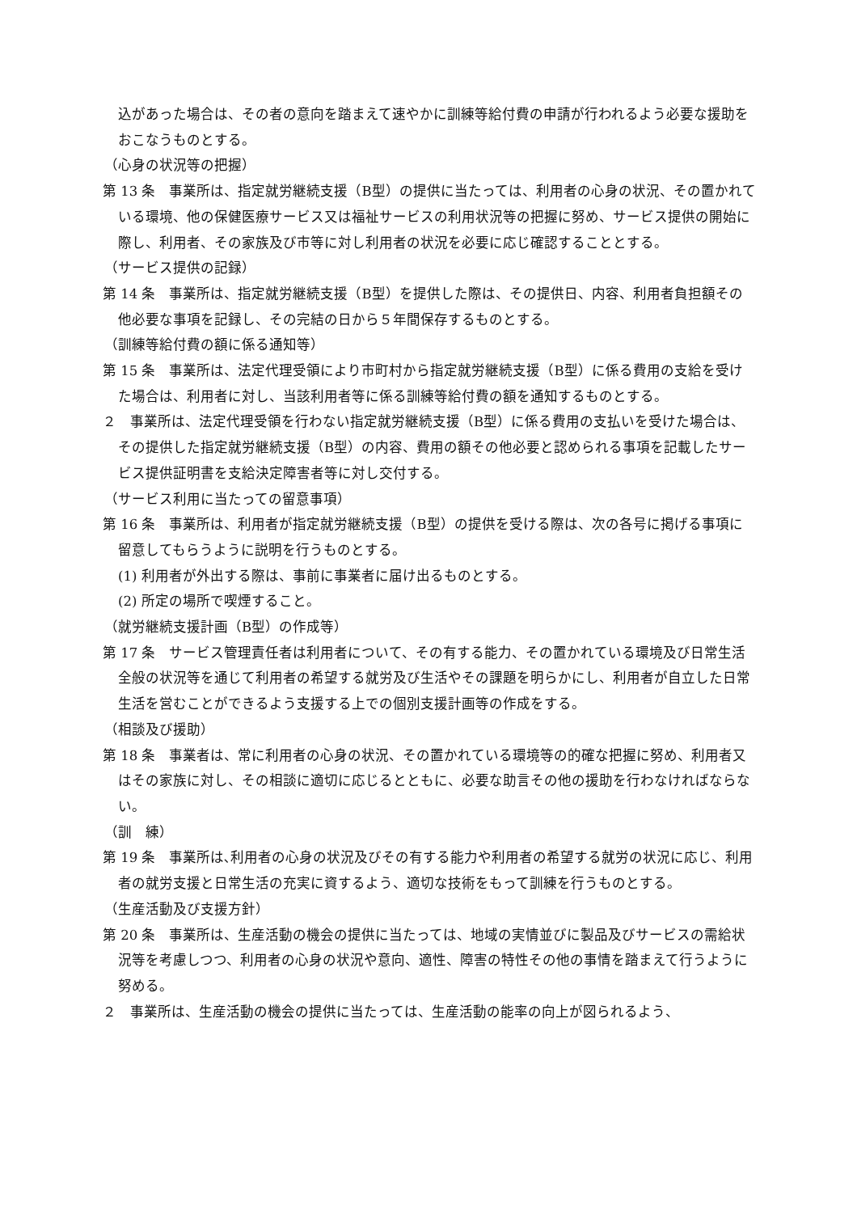込があった場合は、その者の意向を踏まえて速やかに訓練等給付費の申請が行われるよう必要な援助をおこなうものとする。
（心身の状況等の把握）
第 13 条　事業所は、指定就労継続支援（B型）の提供に当たっては、利用者の心身の状況、その置かれている環境、他の保健医療サービス又は福祉サービスの利用状況等の把握に努め、サービス提供の開始に際し、利用者、その家族及び市等に対し利用者の状況を必要に応じ確認することとする。
（サービス提供の記録）
第 14 条　事業所は、指定就労継続支援（B型）を提供した際は、その提供日、内容、利用者負担額その他必要な事項を記録し、その完結の日から５年間保存するものとする。
（訓練等給付費の額に係る通知等）
第 15 条　事業所は、法定代理受領により市町村から指定就労継続支援（B型）に係る費用の支給を受けた場合は、利用者に対し、当該利用者等に係る訓練等給付費の額を通知するものとする。
２　事業所は、法定代理受領を行わない指定就労継続支援（B型）に係る費用の支払いを受けた場合は、その提供した指定就労継続支援（B型）の内容、費用の額その他必要と認められる事項を記載したサービス提供証明書を支給決定障害者等に対し交付する。
（サービス利用に当たっての留意事項）
第 16 条　事業所は、利用者が指定就労継続支援（B型）の提供を受ける際は、次の各号に掲げる事項に留意してもらうように説明を行うものとする。
(1) 利用者が外出する際は、事前に事業者に届け出るものとする。
(2) 所定の場所で喫煙すること。
（就労継続支援計画（B型）の作成等）
第 17 条　サービス管理責任者は利用者について、その有する能力、その置かれている環境及び日常生活全般の状況等を通じて利用者の希望する就労及び生活やその課題を明らかにし、利用者が自立した日常生活を営むことができるよう支援する上での個別支援計画等の作成をする。
（相談及び援助）
第 18 条　事業者は、常に利用者の心身の状況、その置かれている環境等の的確な把握に努め、利用者又はその家族に対し、その相談に適切に応じるとともに、必要な助言その他の援助を行わなければならない。
（訓　練）
第 19 条　事業所は､利用者の心身の状況及びその有する能力や利用者の希望する就労の状況に応じ、利用者の就労支援と日常生活の充実に資するよう、適切な技術をもって訓練を行うものとする。
（生産活動及び支援方針）
第 20 条　事業所は、生産活動の機会の提供に当たっては、地域の実情並びに製品及びサービスの需給状況等を考慮しつつ、利用者の心身の状況や意向、適性、障害の特性その他の事情を踏まえて行うように努める。
２　事業所は、生産活動の機会の提供に当たっては、生産活動の能率の向上が図られるよう、